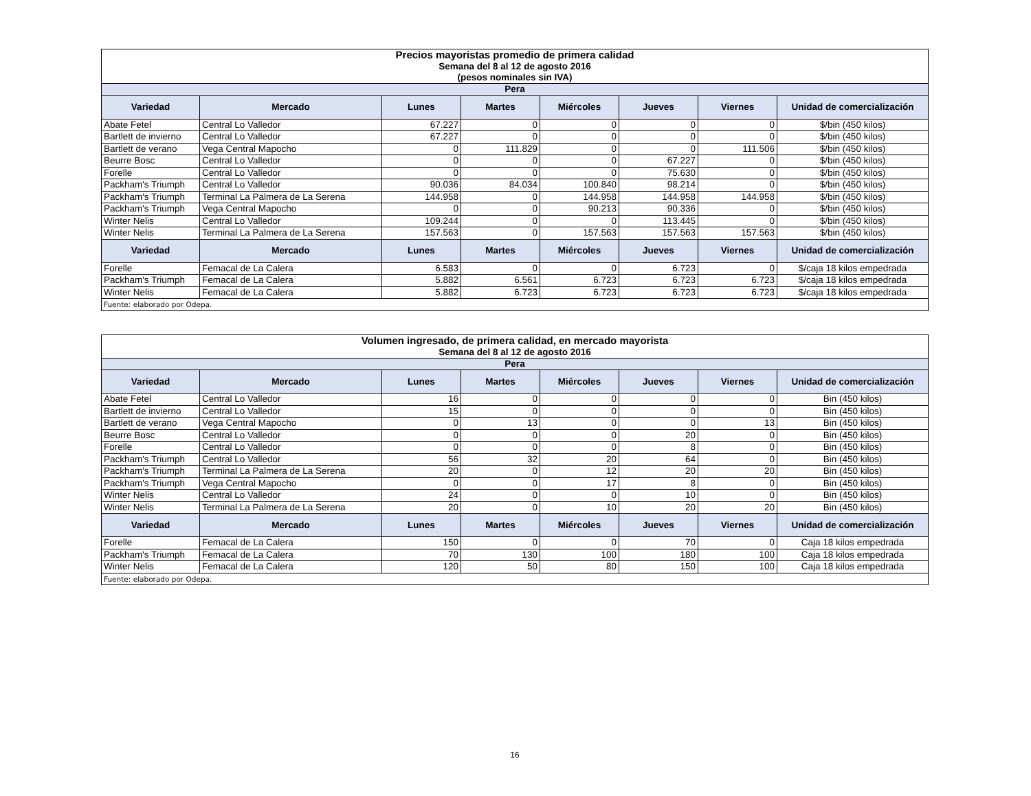| Precios mayoristas promedio de primera calidad Semana del 8 al 12 de agosto 2016 (pesos nominales sin IVA) | | | | | | | |
| Pera | | | | | | | |
| Variedad | Mercado | Lunes | Martes | Miércoles | Jueves | Viernes | Unidad de comercialización |
| Abate Fetel | Central Lo Valledor | 67.227 | 0 | 0 | 0 | 0 | $/bin (450 kilos) |
| Bartlett de invierno | Central Lo Valledor | 67.227 | 0 | 0 | 0 | 0 | $/bin (450 kilos) |
| Bartlett de verano | Vega Central Mapocho | 0 | 111.829 | 0 | 0 | 111.506 | $/bin (450 kilos) |
| Beurre Bosc | Central Lo Valledor | 0 | 0 | 0 | 67.227 | 0 | $/bin (450 kilos) |
| Forelle | Central Lo Valledor | 0 | 0 | 0 | 75.630 | 0 | $/bin (450 kilos) |
| Packham's Triumph | Central Lo Valledor | 90.036 | 84.034 | 100.840 | 98.214 | 0 | $/bin (450 kilos) |
| Packham's Triumph | Terminal La Palmera de La Serena | 144.958 | 0 | 144.958 | 144.958 | 144.958 | $/bin (450 kilos) |
| Packham's Triumph | Vega Central Mapocho | 0 | 0 | 90.213 | 90.336 | 0 | $/bin (450 kilos) |
| Winter Nelis | Central Lo Valledor | 109.244 | 0 | 0 | 113.445 | 0 | $/bin (450 kilos) |
| Winter Nelis | Terminal La Palmera de La Serena | 157.563 | 0 | 157.563 | 157.563 | 157.563 | $/bin (450 kilos) |
| Variedad | Mercado | Lunes | Martes | Miércoles | Jueves | Viernes | Unidad de comercialización |
| Forelle | Femacal de La Calera | 6.583 | 0 | 0 | 6.723 | 0 | $/caja 18 kilos empedrada |
| Packham's Triumph | Femacal de La Calera | 5.882 | 6.561 | 6.723 | 6.723 | 6.723 | $/caja 18 kilos empedrada |
| Winter Nelis | Femacal de La Calera | 5.882 | 6.723 | 6.723 | 6.723 | 6.723 | $/caja 18 kilos empedrada |
| Fuente: elaborado por Odepa. | | | | | | | |
| Volumen ingresado, de primera calidad, en mercado mayorista Semana del 8 al 12 de agosto 2016 | | | | | | | |
| Pera | | | | | | | |
| Variedad | Mercado | Lunes | Martes | Miércoles | Jueves | Viernes | Unidad de comercialización |
| Abate Fetel | Central Lo Valledor | 16 | 0 | 0 | 0 | 0 | Bin (450 kilos) |
| Bartlett de invierno | Central Lo Valledor | 15 | 0 | 0 | 0 | 0 | Bin (450 kilos) |
| Bartlett de verano | Vega Central Mapocho | 0 | 13 | 0 | 0 | 13 | Bin (450 kilos) |
| Beurre Bosc | Central Lo Valledor | 0 | 0 | 0 | 20 | 0 | Bin (450 kilos) |
| Forelle | Central Lo Valledor | 0 | 0 | 0 | 8 | 0 | Bin (450 kilos) |
| Packham's Triumph | Central Lo Valledor | 56 | 32 | 20 | 64 | 0 | Bin (450 kilos) |
| Packham's Triumph | Terminal La Palmera de La Serena | 20 | 0 | 12 | 20 | 20 | Bin (450 kilos) |
| Packham's Triumph | Vega Central Mapocho | 0 | 0 | 17 | 8 | 0 | Bin (450 kilos) |
| Winter Nelis | Central Lo Valledor | 24 | 0 | 0 | 10 | 0 | Bin (450 kilos) |
| Winter Nelis | Terminal La Palmera de La Serena | 20 | 0 | 10 | 20 | 20 | Bin (450 kilos) |
| Variedad | Mercado | Lunes | Martes | Miércoles | Jueves | Viernes | Unidad de comercialización |
| Forelle | Femacal de La Calera | 150 | 0 | 0 | 70 | 0 | Caja 18 kilos empedrada |
| Packham's Triumph | Femacal de La Calera | 70 | 130 | 100 | 180 | 100 | Caja 18 kilos empedrada |
| Winter Nelis | Femacal de La Calera | 120 | 50 | 80 | 150 | 100 | Caja 18 kilos empedrada |
| Fuente: elaborado por Odepa. | | | | | | | |
16